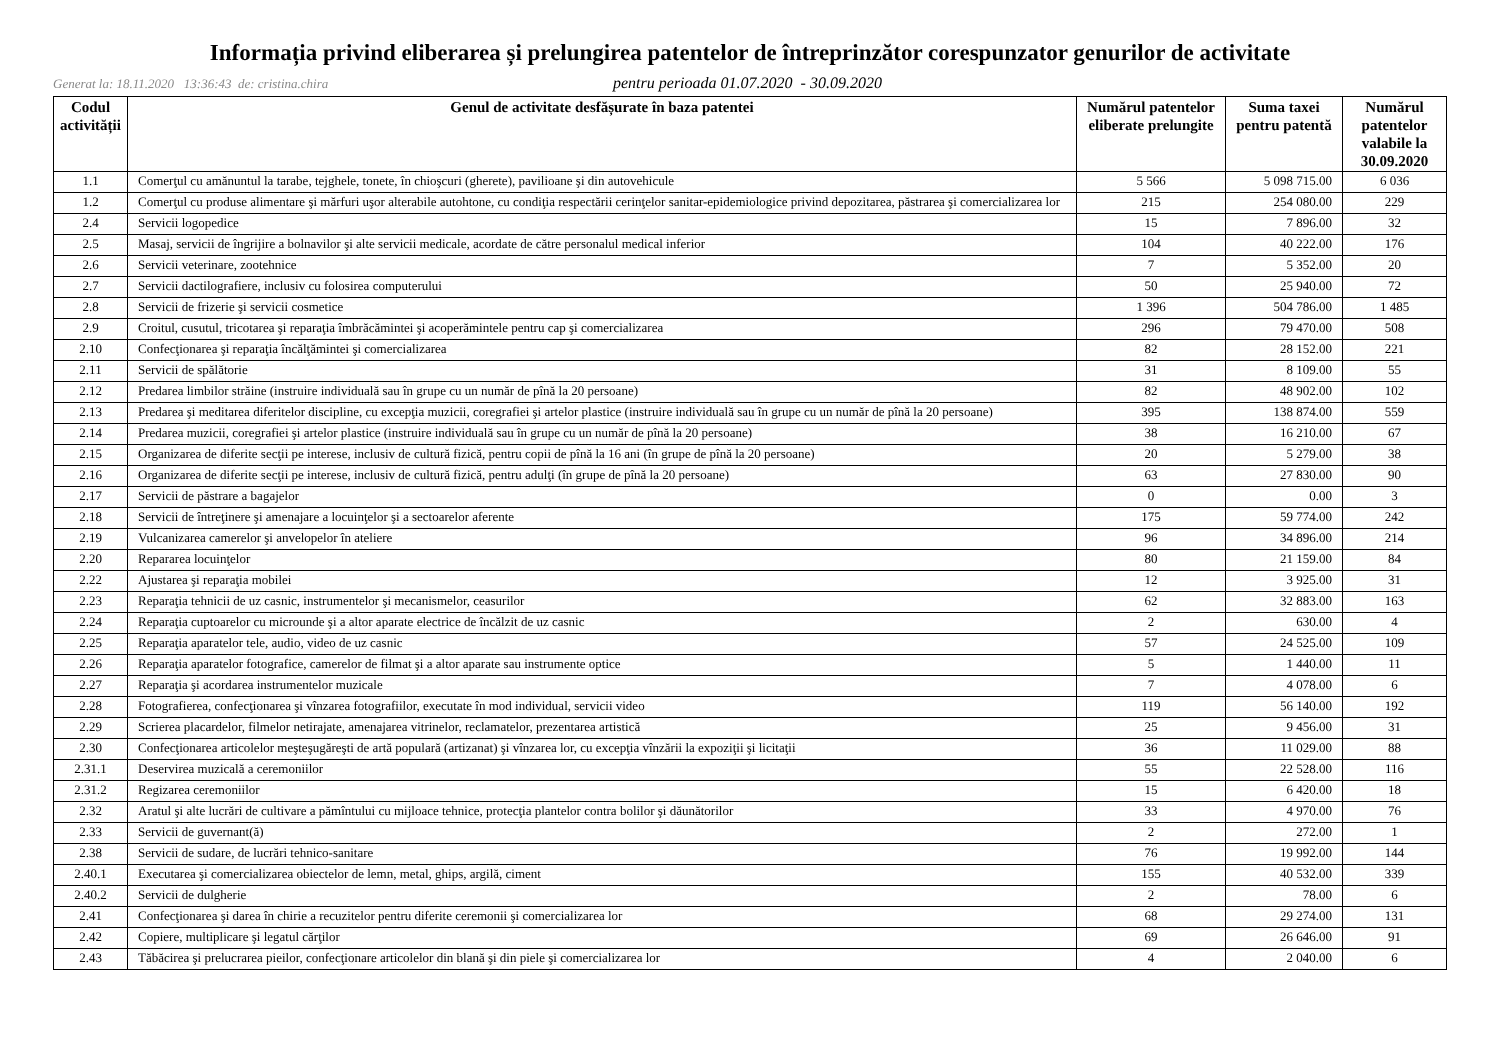Informația privind eliberarea și prelungirea patentelor de întreprinzător corespunzator genurilor de activitate
Generat la: 18.11.2020 13:36:43 de: cristina.chira
pentru perioada 01.07.2020 - 30.09.2020
| Codul activității | Genul de activitate desfășurate în baza patentei | Numărul patentelor eliberate prelungite | Suma taxei pentru patentă | Numărul patentelor valabile la 30.09.2020 |
| --- | --- | --- | --- | --- |
| 1.1 | Comerţul cu amănuntul la tarabe, tejghele, tonete, în chioşcuri (gherete), pavilioane şi din autovehicule | 5 566 | 5 098 715.00 | 6 036 |
| 1.2 | Comerţul cu produse alimentare şi mărfuri uşor alterabile autohtone, cu condiţia respectării cerinţelor sanitar-epidemiologice privind depozitarea, păstrarea şi comercializarea lor | 215 | 254 080.00 | 229 |
| 2.4 | Servicii logopedice | 15 | 7 896.00 | 32 |
| 2.5 | Masaj, servicii de îngrijire a bolnavilor şi alte servicii medicale, acordate de către personalul medical inferior | 104 | 40 222.00 | 176 |
| 2.6 | Servicii veterinare, zootehnice | 7 | 5 352.00 | 20 |
| 2.7 | Servicii dactilografiere, inclusiv cu folosirea computerului | 50 | 25 940.00 | 72 |
| 2.8 | Servicii de frizerie şi servicii cosmetice | 1 396 | 504 786.00 | 1 485 |
| 2.9 | Croitul, cusutul, tricotarea şi reparaţia îmbrăcămintei şi acoperămintele pentru cap şi comercializarea | 296 | 79 470.00 | 508 |
| 2.10 | Confecţionarea şi reparaţia încălţămintei şi comercializarea | 82 | 28 152.00 | 221 |
| 2.11 | Servicii de spălătorie | 31 | 8 109.00 | 55 |
| 2.12 | Predarea limbilor străine (instruire individuală sau în grupe cu un număr de pînă la 20 persoane) | 82 | 48 902.00 | 102 |
| 2.13 | Predarea şi meditarea diferitelor discipline, cu excepţia muzicii, coregrafiei şi artelor plastice (instruire individuală sau în grupe cu un număr de pînă la 20 persoane) | 395 | 138 874.00 | 559 |
| 2.14 | Predarea muzicii, coregrafiei şi artelor plastice (instruire individuală sau în grupe cu un număr de pînă la 20 persoane) | 38 | 16 210.00 | 67 |
| 2.15 | Organizarea de diferite secţii pe interese, inclusiv de cultură fizică, pentru copii de pînă la 16 ani (în grupe de pînă la 20 persoane) | 20 | 5 279.00 | 38 |
| 2.16 | Organizarea de diferite secţii pe interese, inclusiv de cultură fizică, pentru adulţi (în grupe de pînă la 20 persoane) | 63 | 27 830.00 | 90 |
| 2.17 | Servicii de păstrare a bagajelor | 0 | 0.00 | 3 |
| 2.18 | Servicii de întreţinere şi amenajare a locuinţelor şi a sectoarelor aferente | 175 | 59 774.00 | 242 |
| 2.19 | Vulcanizarea camerelor şi anvelopelor în ateliere | 96 | 34 896.00 | 214 |
| 2.20 | Repararea locuinţelor | 80 | 21 159.00 | 84 |
| 2.22 | Ajustarea şi reparaţia mobilei | 12 | 3 925.00 | 31 |
| 2.23 | Reparaţia tehnicii de uz casnic, instrumentelor şi mecanismelor, ceasurilor | 62 | 32 883.00 | 163 |
| 2.24 | Reparaţia cuptoarelor cu microunde şi a altor aparate electrice de încălzit de uz casnic | 2 | 630.00 | 4 |
| 2.25 | Reparaţia aparatelor tele, audio, video de uz casnic | 57 | 24 525.00 | 109 |
| 2.26 | Reparaţia aparatelor fotografice, camerelor de filmat şi a altor aparate sau instrumente optice | 5 | 1 440.00 | 11 |
| 2.27 | Reparaţia şi acordarea instrumentelor muzicale | 7 | 4 078.00 | 6 |
| 2.28 | Fotografierea, confecţionarea şi vînzarea fotografiilor, executate în mod individual, servicii video | 119 | 56 140.00 | 192 |
| 2.29 | Scrierea placardelor, filmelor netirajate, amenajarea vitrinelor, reclamatelor, prezentarea artistică | 25 | 9 456.00 | 31 |
| 2.30 | Confecţionarea articolelor meşteşugăreşti de artă populară (artizanat) şi vînzarea lor, cu excepţia vînzării la expoziţii şi licitaţii | 36 | 11 029.00 | 88 |
| 2.31.1 | Deservirea muzicală a ceremoniilor | 55 | 22 528.00 | 116 |
| 2.31.2 | Regizarea ceremoniilor | 15 | 6 420.00 | 18 |
| 2.32 | Aratul şi alte lucrări de cultivare a pămîntului cu mijloace tehnice, protecţia plantelor contra bolilor şi dăunătorilor | 33 | 4 970.00 | 76 |
| 2.33 | Servicii de guvernant(ă) | 2 | 272.00 | 1 |
| 2.38 | Servicii de sudare, de lucrări tehnico-sanitare | 76 | 19 992.00 | 144 |
| 2.40.1 | Executarea şi comercializarea obiectelor de lemn, metal, ghips, argilă, ciment | 155 | 40 532.00 | 339 |
| 2.40.2 | Servicii de dulgherie | 2 | 78.00 | 6 |
| 2.41 | Confecţionarea şi darea în chirie a recuzitelor pentru diferite ceremonii şi comercializarea lor | 68 | 29 274.00 | 131 |
| 2.42 | Copiere, multiplicare şi legatul cărţilor | 69 | 26 646.00 | 91 |
| 2.43 | Tăbăcirea şi prelucrarea pieilor, confecţionare articolelor din blană şi din piele şi comercializarea lor | 4 | 2 040.00 | 6 |